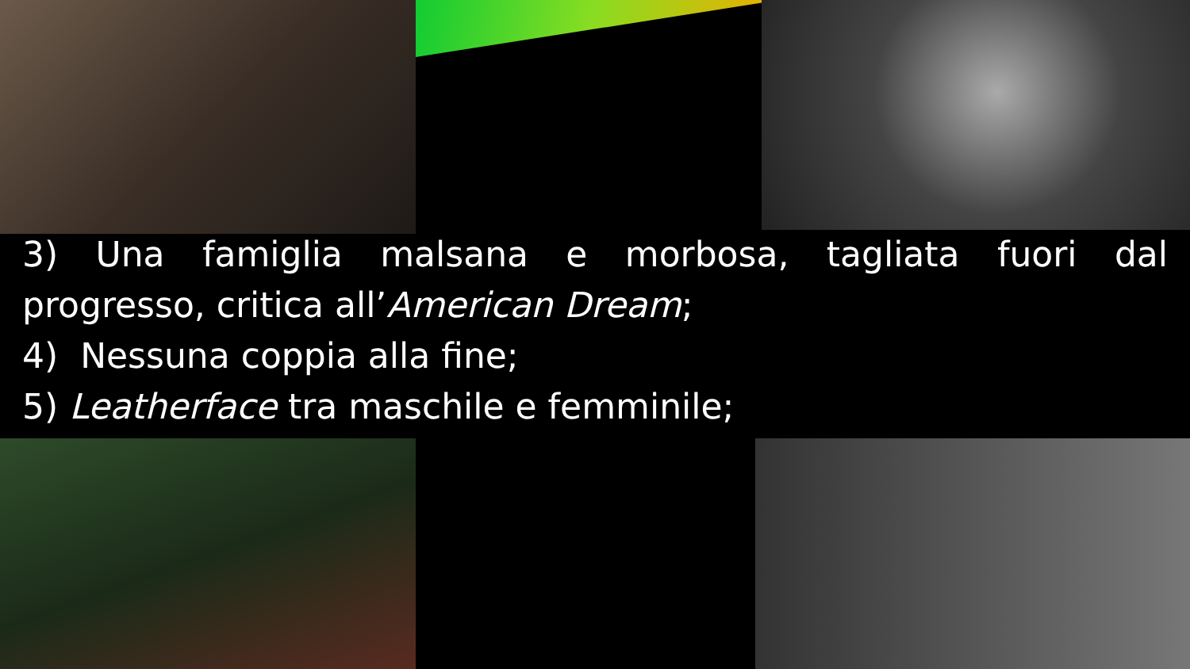3) Una famiglia malsana e morbosa, tagliata fuori dal
progresso, critica all’American Dream;
4) Nessuna coppia alla fine;
5) Leatherface tra maschile e femminile;